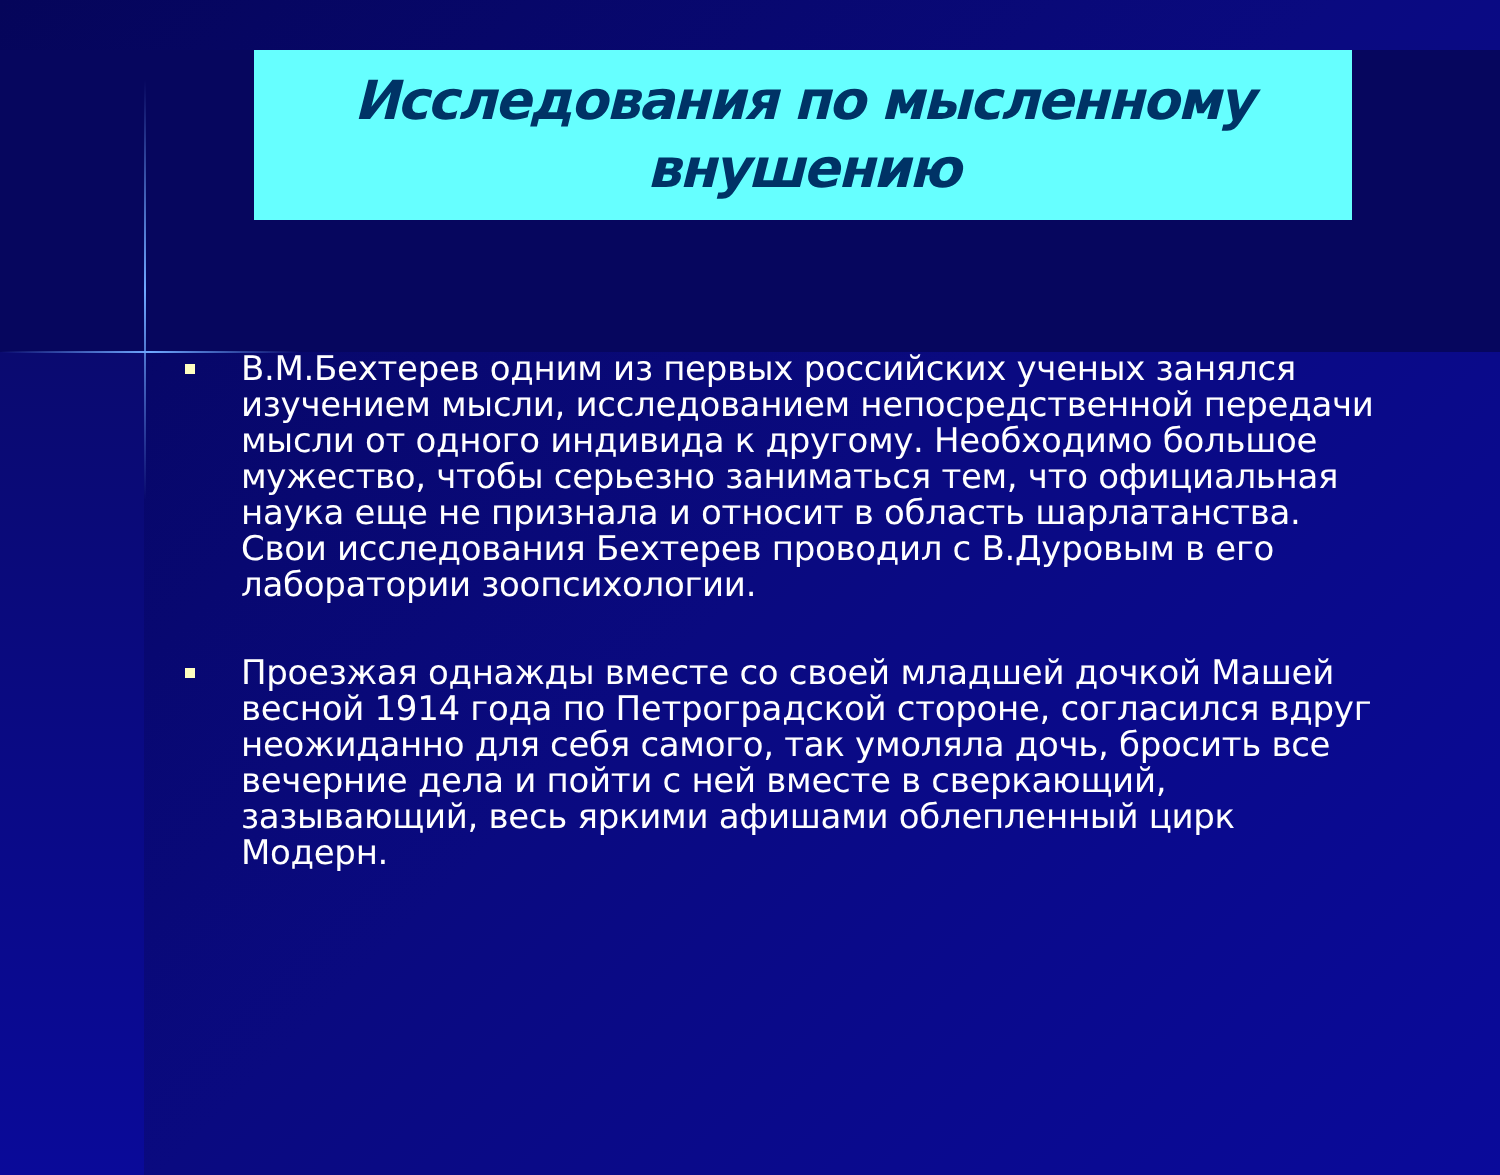Исследования по мысленному
внушению
В.М.Бехтерев одним из первых российских ученых занялся изучением мысли, исследованием непосредственной передачи мысли от одного индивида к другому. Необходимо большое мужество, чтобы серьезно заниматься тем, что официальная наука еще не признала и относит в область шарлатанства. Свои исследования Бехтерев проводил с В.Дуровым в его лаборатории зоопсихологии.
Проезжая однажды вместе со своей младшей дочкой Машей весной 1914 года по Петроградской стороне, согласился вдруг неожиданно для себя самого, так умоляла дочь, бросить все вечерние дела и пойти с ней вместе в сверкающий, зазывающий, весь яркими афишами облепленный цирк Модерн.